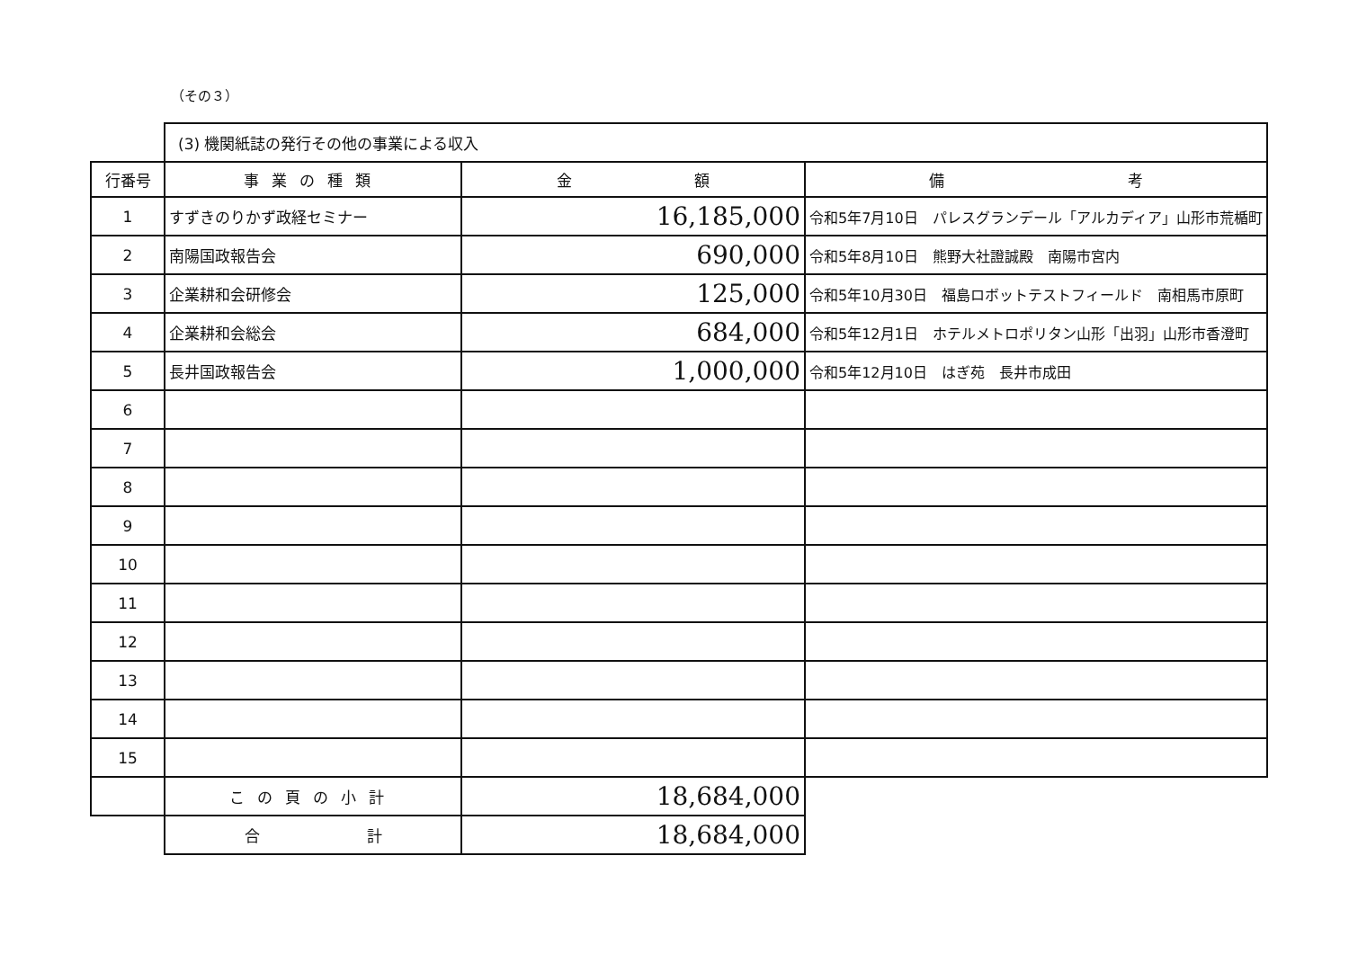（その３）
| | (3) 機関紙誌の発行その他の事業による収入 | | |
| 行番号 | 事業の種類 | 金 額 | 備 考 |
| 1 | すずきのりかず政経セミナー | 16,185,000 | 令和5年7月10日 パレスグランデール「アルカディア」山形市荒楯町 |
| 2 | 南陽国政報告会 | 690,000 | 令和5年8月10日 熊野大社證誠殿 南陽市宮内 |
| 3 | 企業耕和会研修会 | 125,000 | 令和5年10月30日 福島ロボットテストフィールド 南相馬市原町 |
| 4 | 企業耕和会総会 | 684,000 | 令和5年12月1日 ホテルメトロポリタン山形「出羽」山形市香澄町 |
| 5 | 長井国政報告会 | 1,000,000 | 令和5年12月10日 はぎ苑 長井市成田 |
| 6 | | | |
| 7 | | | |
| 8 | | | |
| 9 | | | |
| 10 | | | |
| 11 | | | |
| 12 | | | |
| 13 | | | |
| 14 | | | |
| 15 | | | |
| | この頁の小計 | 18,684,000 | |
| | 合 計 | 18,684,000 | |